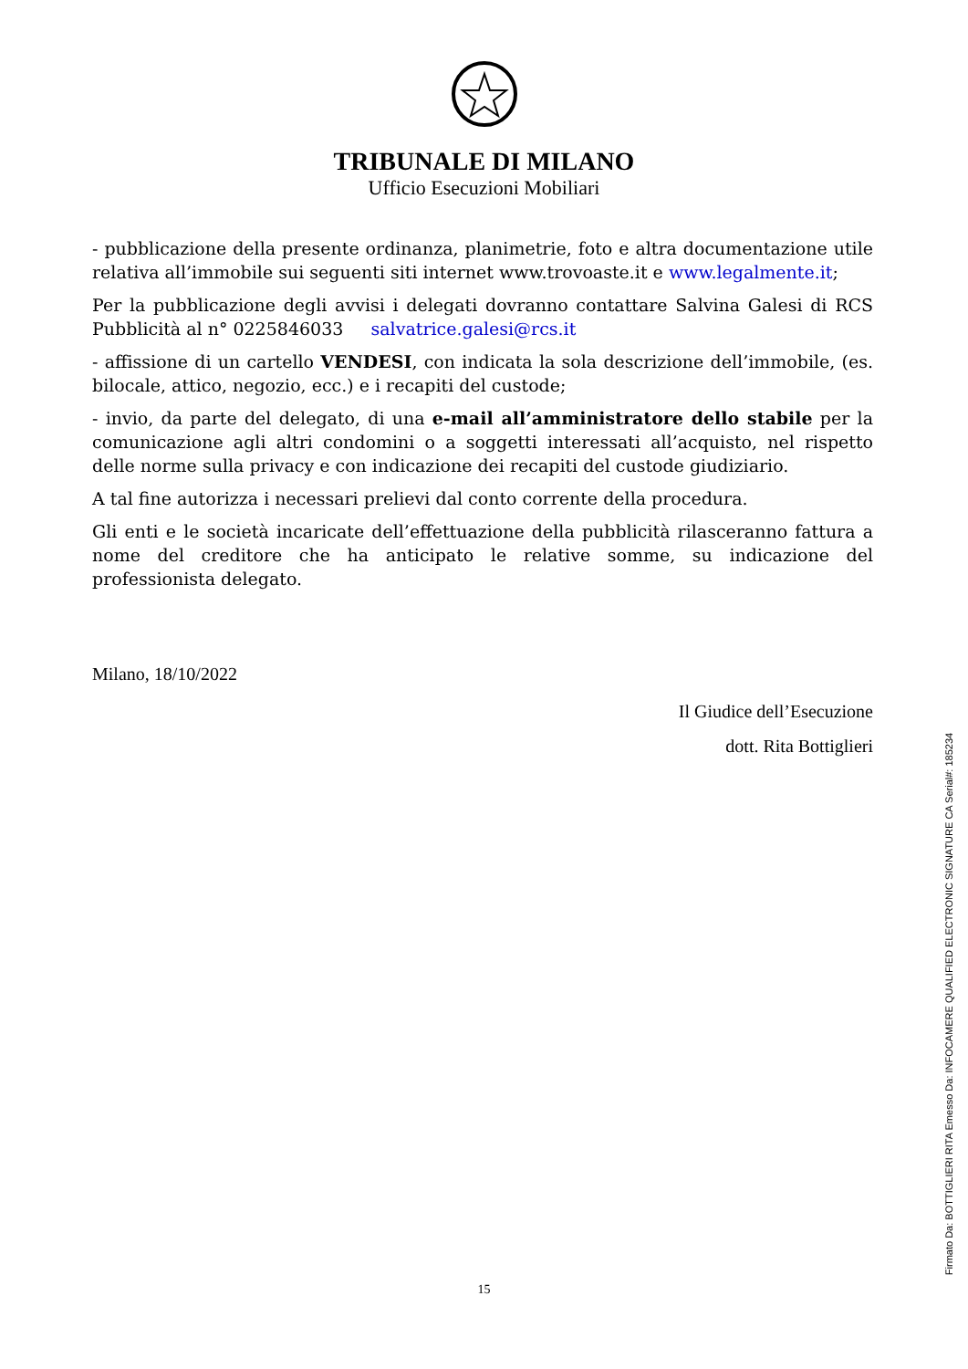TRIBUNALE DI MILANO
Ufficio Esecuzioni Mobiliari
- pubblicazione della presente ordinanza, planimetrie, foto e altra documentazione utile relativa all’immobile sui seguenti siti internet www.trovoaste.it e www.legalmente.it;
Per la pubblicazione degli avvisi i delegati dovranno contattare Salvina Galesi di RCS Pubblicità al n° 0225846033 salvatrice.galesi@rcs.it
- affissione di un cartello VENDESI, con indicata la sola descrizione dell’immobile, (es. bilocale, attico, negozio, ecc.) e i recapiti del custode;
- invio, da parte del delegato, di una e-mail all’amministratore dello stabile per la comunicazione agli altri condomini o a soggetti interessati all’acquisto, nel rispetto delle norme sulla privacy e con indicazione dei recapiti del custode giudiziario.
A tal fine autorizza i necessari prelievi dal conto corrente della procedura.
Gli enti e le società incaricate dell’effettuazione della pubblicità rilasceranno fattura a nome del creditore che ha anticipato le relative somme, su indicazione del professionista delegato.
Milano, 18/10/2022
Il Giudice dell’Esecuzione
dott. Rita Bottiglieri
15
Firmato Da: BOTTIGLIERI RITA Emesso Da: INFOCAMERE QUALIFIED ELECTRONIC SIGNATURE CA Serial#: 185234